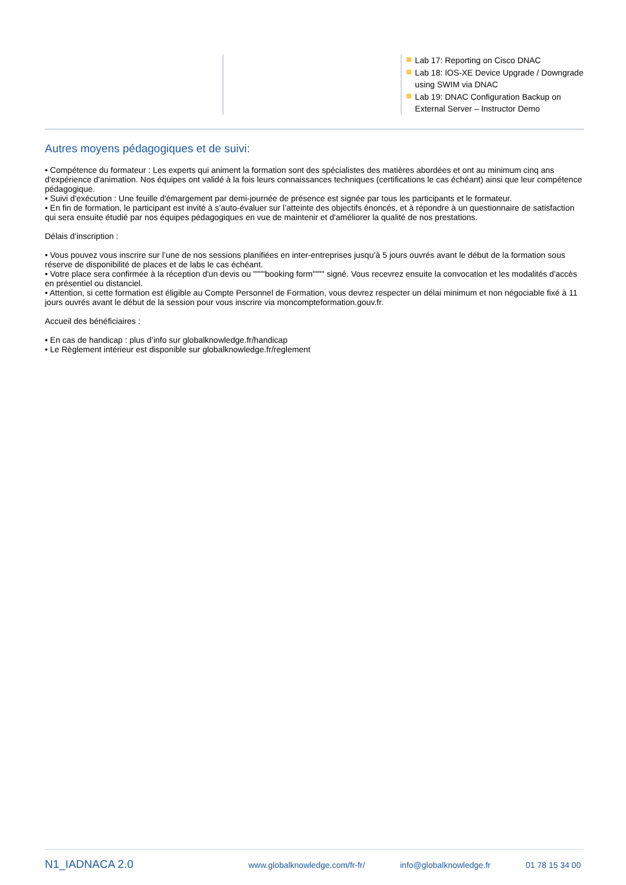Lab 17: Reporting on Cisco DNAC
Lab 18: IOS-XE Device Upgrade / Downgrade using SWIM via DNAC
Lab 19: DNAC Configuration Backup on External Server – Instructor Demo
Autres moyens pédagogiques et de suivi:
• Compétence du formateur : Les experts qui animent la formation sont des spécialistes des matières abordées et ont au minimum cinq ans d'expérience d'animation. Nos équipes ont validé à la fois leurs connaissances techniques (certifications le cas échéant) ainsi que leur compétence pédagogique.
• Suivi d'exécution : Une feuille d'émargement par demi-journée de présence est signée par tous les participants et le formateur.
• En fin de formation, le participant est invité à s’auto-évaluer sur l’atteinte des objectifs énoncés, et à répondre à un questionnaire de satisfaction qui sera ensuite étudié par nos équipes pédagogiques en vue de maintenir et d'améliorer la qualité de nos prestations.
Délais d’inscription :
• Vous pouvez vous inscrire sur l’une de nos sessions planifiées en inter-entreprises jusqu’à 5 jours ouvrés avant le début de la formation sous réserve de disponibilité de places et de labs le cas échéant.
• Votre place sera confirmée à la réception d'un devis ou """"booking form"""" signé. Vous recevrez ensuite la convocation et les modalités d'accès en présentiel ou distanciel.
• Attention, si cette formation est éligible au Compte Personnel de Formation, vous devrez respecter un délai minimum et non négociable fixé à 11 jours ouvrés avant le début de la session pour vous inscrire via moncompteformation.gouv.fr.
Accueil des bénéficiaires :
• En cas de handicap : plus d’info sur globalknowledge.fr/handicap
• Le Règlement intérieur est disponible sur globalknowledge.fr/reglement
N1_IADNACA 2.0 www.globalknowledge.com/fr-fr/ info@globalknowledge.fr 01 78 15 34 00